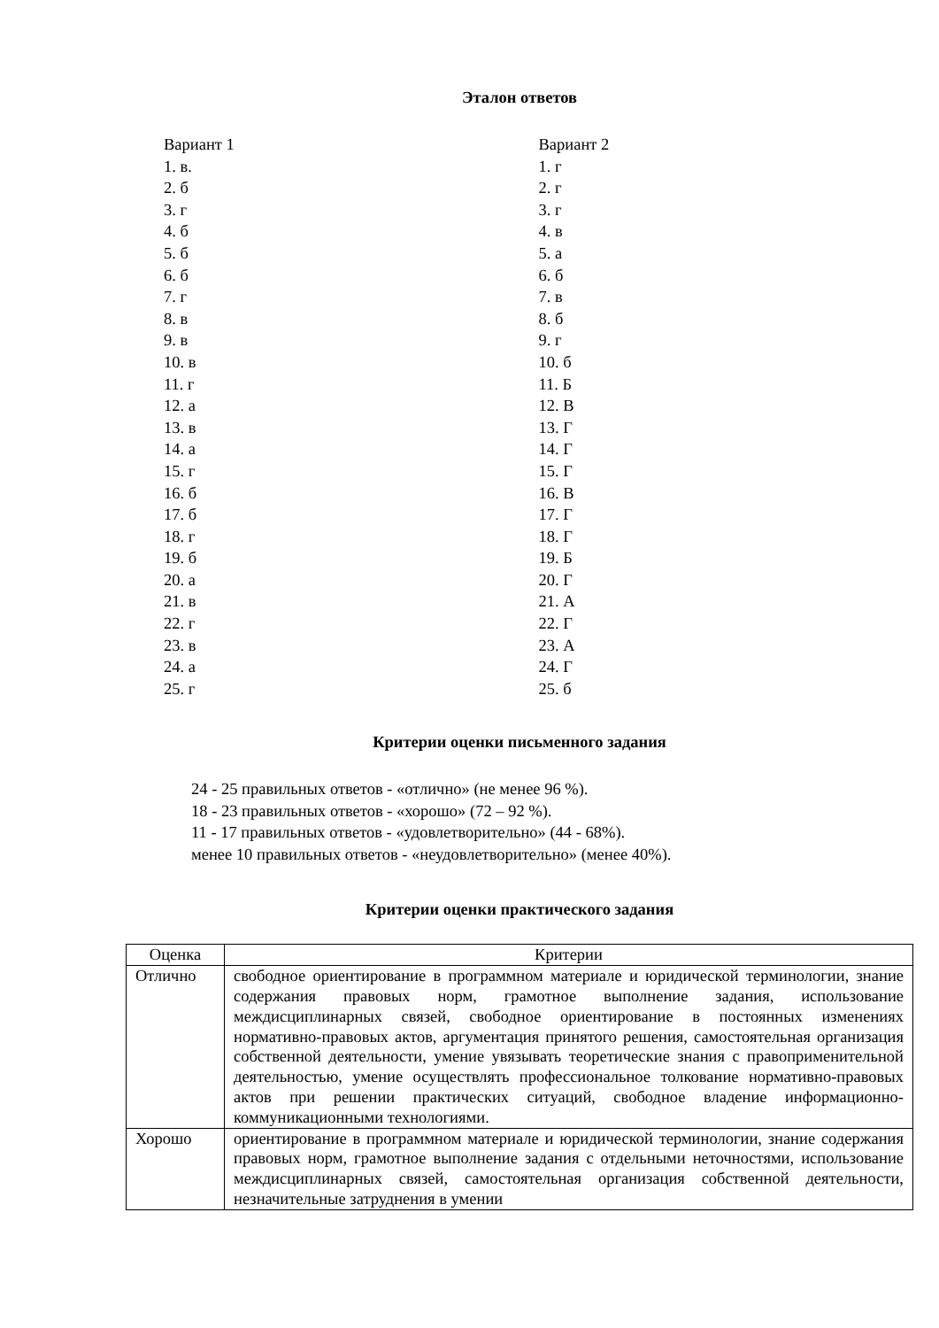Эталон ответов
Вариант 1
1. в.
2. б
3. г
4. б
5. б
6. б
7. г
8. в
9. в
10. в
11. г
12. а
13. в
14. а
15. г
16. б
17. б
18. г
19. б
20. а
21. в
22. г
23. в
24. а
25. г
Вариант 2
1. г
2. г
3. г
4. в
5. а
6. б
7. в
8. б
9. г
10. б
11. Б
12. В
13. Г
14. Г
15. Г
16. В
17. Г
18. Г
19. Б
20. Г
21. А
22. Г
23. А
24. Г
25. б
Критерии оценки письменного задания
24 - 25 правильных ответов - «отлично» (не менее 96 %).
18 - 23 правильных ответов - «хорошо» (72 – 92 %).
11 - 17 правильных ответов - «удовлетворительно» (44 - 68%).
менее 10 правильных ответов - «неудовлетворительно» (менее 40%).
Критерии оценки практического задания
| Оценка | Критерии |
| Отлично | свободное ориентирование в программном материале и юридической терминологии, знание содержания правовых норм, грамотное выполнение задания, использование междисциплинарных связей, свободное ориентирование в постоянных изменениях нормативно-правовых актов, аргументация принятого решения, самостоятельная организация собственной деятельности, умение увязывать теоретические знания с правоприменительной деятельностью, умение осуществлять профессиональное толкование нормативно-правовых актов при решении практических ситуаций, свободное владение информационно-коммуникационными технологиями. |
| Хорошо | ориентирование в программном материале и юридической терминологии, знание содержания правовых норм, грамотное выполнение задания с отдельными неточностями, использование междисциплинарных связей, самостоятельная организация собственной деятельности, незначительные затруднения в умении |